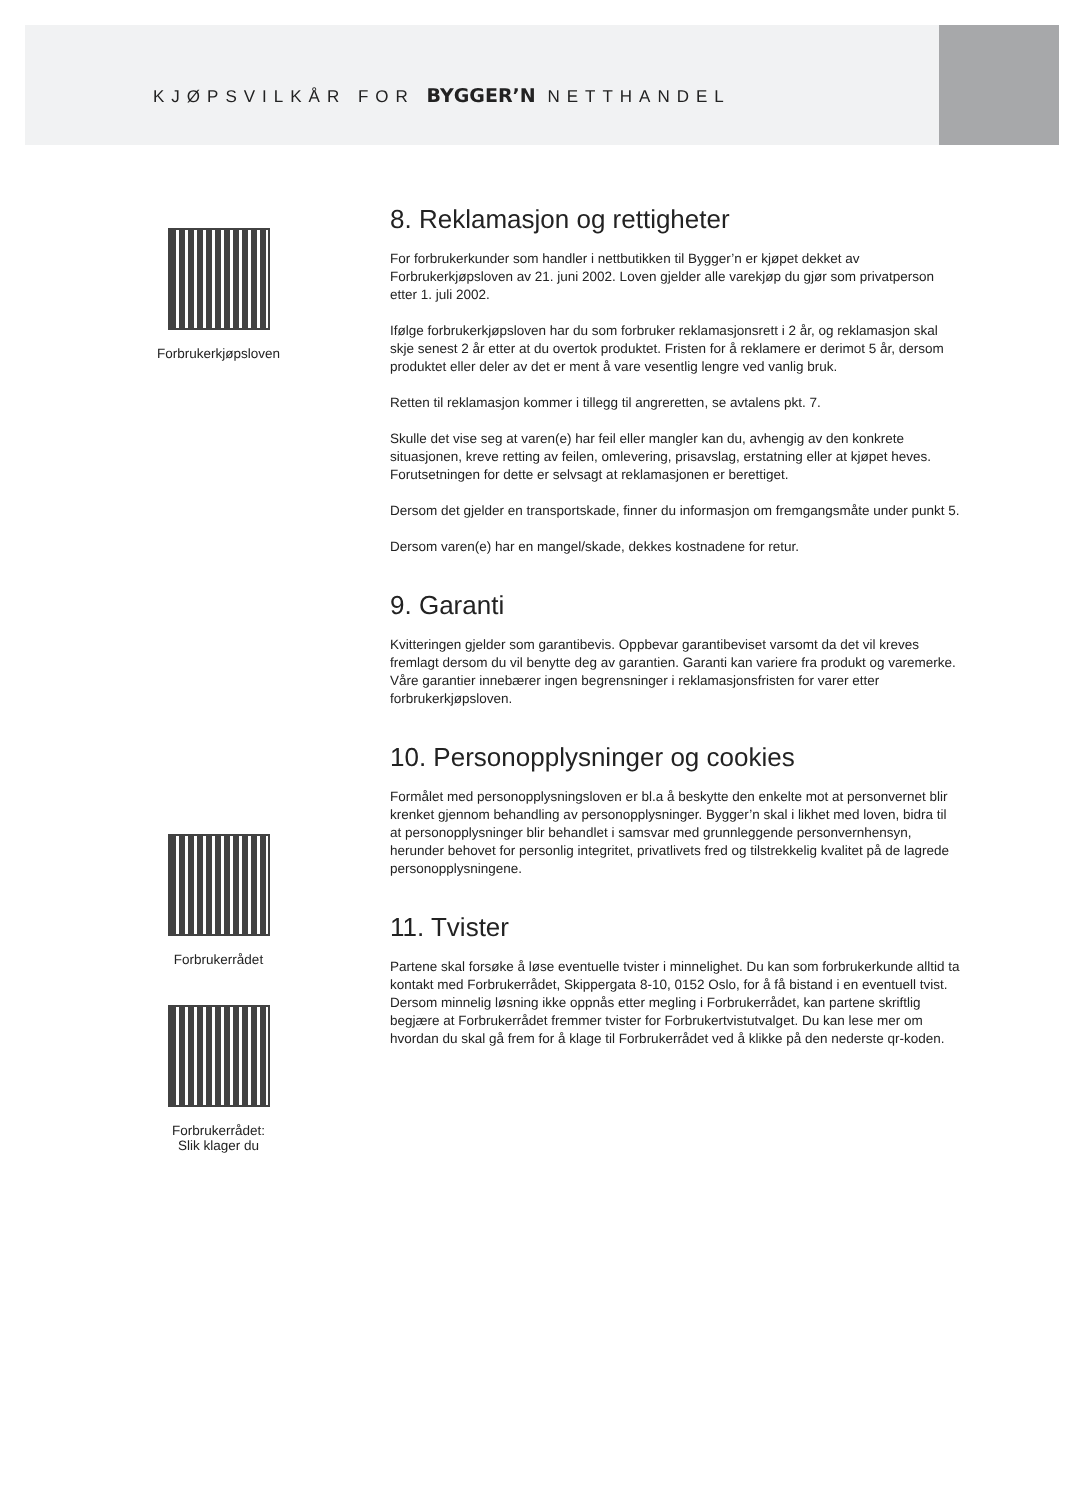KJØPSVILKÅR FOR BYGGER’N NETTHANDEL
Forbrukerkjøpsloven
Forbrukerrådet
Forbrukerrådet:
Slik klager du
8. Reklamasjon og rettigheter
For forbrukerkunder som handler i nettbutikken til Bygger’n er kjøpet dekket av Forbrukerkjøpsloven av 21. juni 2002. Loven gjelder alle varekjøp du gjør som privatperson etter 1. juli 2002.
Ifølge forbrukerkjøpsloven har du som forbruker reklamasjonsrett i 2 år, og reklamasjon skal skje senest 2 år etter at du overtok produktet. Fristen for å reklamere er derimot 5 år, dersom produktet eller deler av det er ment å vare vesentlig lengre ved vanlig bruk.
Retten til reklamasjon kommer i tillegg til angreretten, se avtalens pkt. 7.
Skulle det vise seg at varen(e) har feil eller mangler kan du, avhengig av den konkrete situasjonen, kreve retting av feilen, omlevering, prisavslag, erstatning eller at kjøpet heves. Forutsetningen for dette er selvsagt at reklamasjonen er berettiget.
Dersom det gjelder en transportskade, finner du informasjon om fremgangsmåte under punkt 5.
Dersom varen(e) har en mangel/skade, dekkes kostnadene for retur.
9. Garanti
Kvitteringen gjelder som garantibevis. Oppbevar garantibeviset varsomt da det vil kreves fremlagt dersom du vil benytte deg av garantien. Garanti kan variere fra produkt og varemerke. Våre garantier innebærer ingen begrensninger i reklamasjonsfristen for varer etter forbrukerkjøpsloven.
10. Personopplysninger og cookies
Formålet med personopplysningsloven er bl.a å beskytte den enkelte mot at personvernet blir krenket gjennom behandling av personopplysninger. Bygger’n skal i likhet med loven, bidra til at personopplysninger blir behandlet i samsvar med grunnleggende personvernhensyn, herunder behovet for personlig integritet, privatlivets fred og tilstrekkelig kvalitet på de lagrede personopplysningene.
11. Tvister
Partene skal forsøke å løse eventuelle tvister i minnelighet. Du kan som forbrukerkunde alltid ta kontakt med Forbrukerrådet, Skippergata 8-10, 0152 Oslo, for å få bistand i en eventuell tvist. Dersom minnelig løsning ikke oppnås etter megling i Forbrukerrådet, kan partene skriftlig begjære at Forbrukerrådet fremmer tvister for Forbrukertvistutvalget. Du kan lese mer om hvordan du skal gå frem for å klage til Forbrukerrådet ved å klikke på den nederste qr-koden.